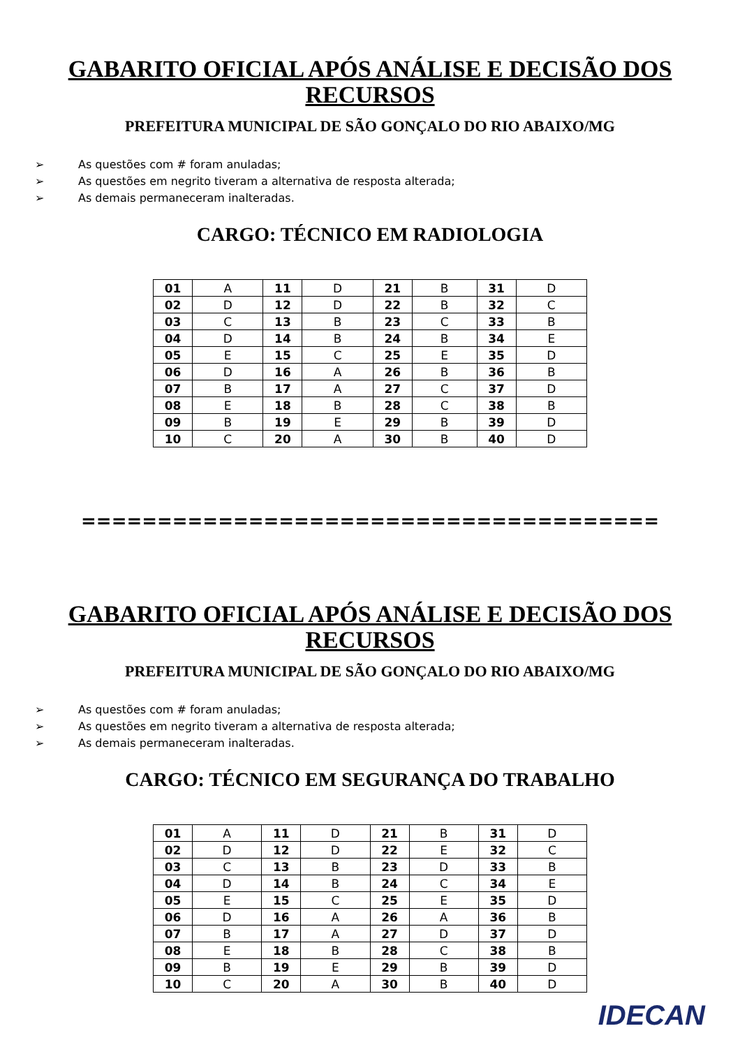GABARITO OFICIAL APÓS ANÁLISE E DECISÃO DOS
RECURSOS
PREFEITURA MUNICIPAL DE SÃO GONÇALO DO RIO ABAIXO/MG
➢ As questões com # foram anuladas;
➢ As questões em negrito tiveram a alternativa de resposta alterada;
➢ As demais permaneceram inalteradas.
CARGO: TÉCNICO EM RADIOLOGIA
| 01 | A | 11 | D | 21 | B | 31 | D |
| 02 | D | 12 | D | 22 | B | 32 | C |
| 03 | C | 13 | B | 23 | C | 33 | B |
| 04 | D | 14 | B | 24 | B | 34 | E |
| 05 | E | 15 | C | 25 | E | 35 | D |
| 06 | D | 16 | A | 26 | B | 36 | B |
| 07 | B | 17 | A | 27 | C | 37 | D |
| 08 | E | 18 | B | 28 | C | 38 | B |
| 09 | B | 19 | E | 29 | B | 39 | D |
| 10 | C | 20 | A | 30 | B | 40 | D |
======================================
GABARITO OFICIAL APÓS ANÁLISE E DECISÃO DOS
RECURSOS
PREFEITURA MUNICIPAL DE SÃO GONÇALO DO RIO ABAIXO/MG
➢ As questões com # foram anuladas;
➢ As questões em negrito tiveram a alternativa de resposta alterada;
➢ As demais permaneceram inalteradas.
CARGO: TÉCNICO EM SEGURANÇA DO TRABALHO
| 01 | A | 11 | D | 21 | B | 31 | D |
| 02 | D | 12 | D | 22 | E | 32 | C |
| 03 | C | 13 | B | 23 | D | 33 | B |
| 04 | D | 14 | B | 24 | C | 34 | E |
| 05 | E | 15 | C | 25 | E | 35 | D |
| 06 | D | 16 | A | 26 | A | 36 | B |
| 07 | B | 17 | A | 27 | D | 37 | D |
| 08 | E | 18 | B | 28 | C | 38 | B |
| 09 | B | 19 | E | 29 | B | 39 | D |
| 10 | C | 20 | A | 30 | B | 40 | D |
IDECAN